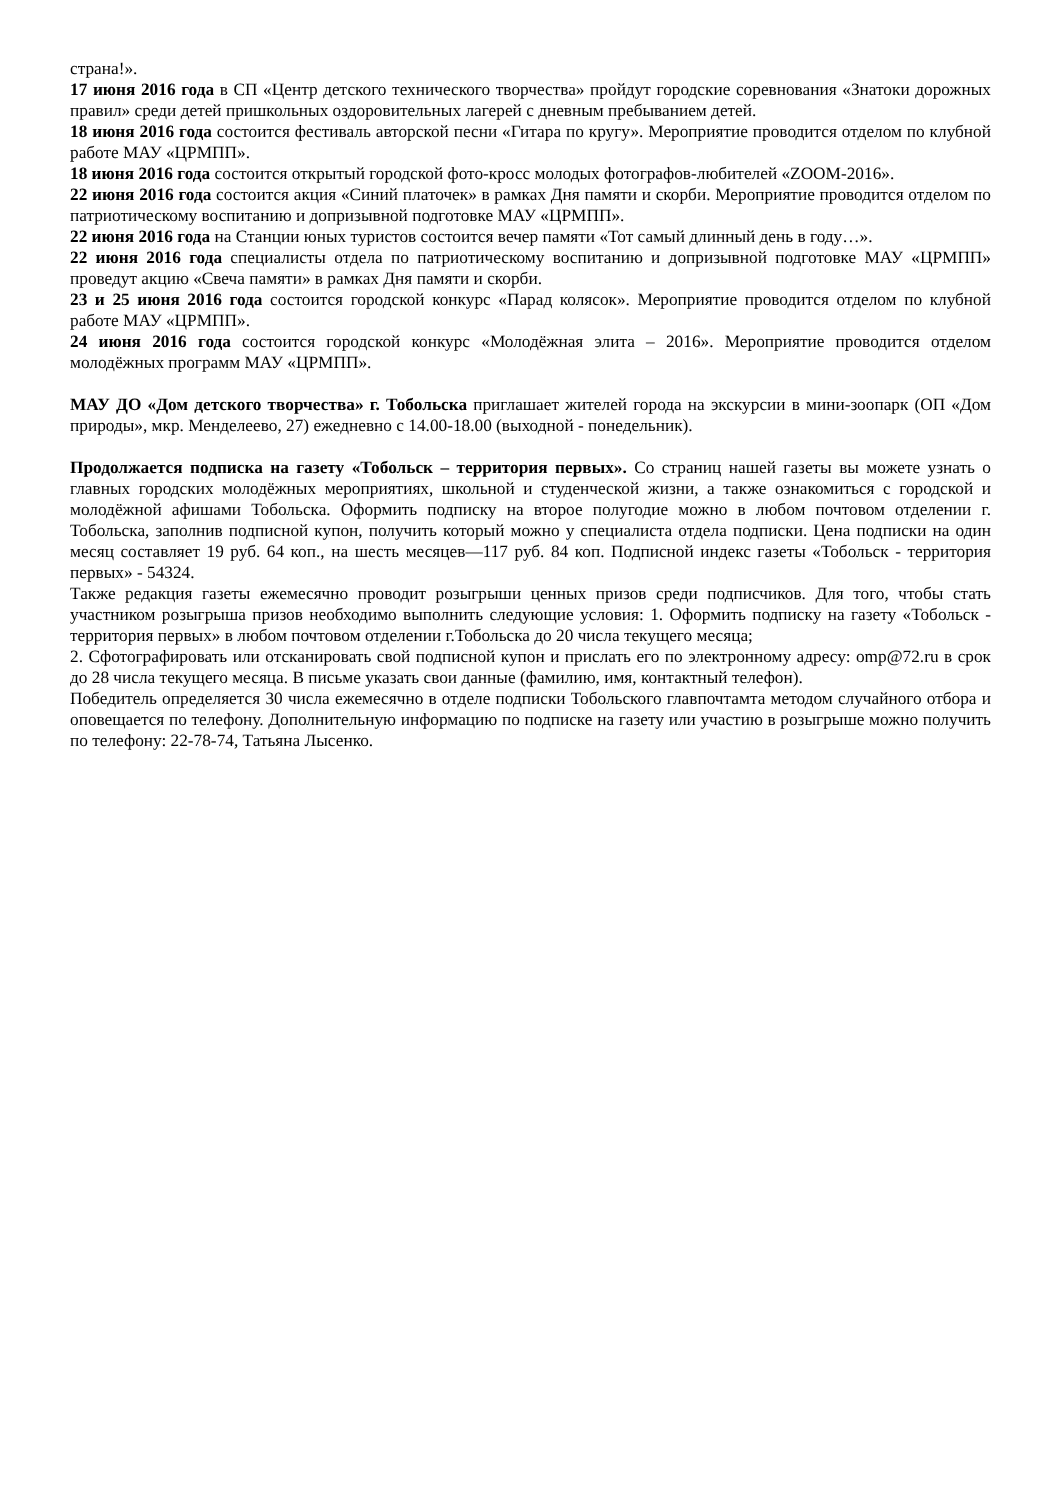страна!».
17 июня 2016 года в СП «Центр детского технического творчества» пройдут городские соревнования «Знатоки дорожных правил» среди детей пришкольных оздоровительных лагерей с дневным пребыванием детей.
18 июня 2016 года состоится фестиваль авторской песни «Гитара по кругу». Мероприятие проводится отделом по клубной работе МАУ «ЦРМПП».
18 июня 2016 года состоится открытый городской фото-кросс молодых фотографов-любителей «ZOOM-2016».
22 июня 2016 года состоится акция «Синий платочек» в рамках Дня памяти и скорби. Мероприятие проводится отделом по патриотическому воспитанию и допризывной подготовке МАУ «ЦРМПП».
22 июня 2016 года на Станции юных туристов состоится вечер памяти «Тот самый длинный день в году…».
22 июня 2016 года специалисты отдела по патриотическому воспитанию и допризывной подготовке МАУ «ЦРМПП» проведут акцию «Свеча памяти» в рамках Дня памяти и скорби.
23 и 25 июня 2016 года состоится городской конкурс «Парад колясок». Мероприятие проводится отделом по клубной работе МАУ «ЦРМПП».
24 июня 2016 года состоится городской конкурс «Молодёжная элита – 2016». Мероприятие проводится отделом молодёжных программ МАУ «ЦРМПП».
МАУ ДО «Дом детского творчества» г. Тобольска приглашает жителей города на экскурсии в мини-зоопарк (ОП «Дом природы», мкр. Менделеево, 27) ежедневно с 14.00-18.00 (выходной - понедельник).
Продолжается подписка на газету «Тобольск – территория первых». Со страниц нашей газеты вы можете узнать о главных городских молодёжных мероприятиях, школьной и студенческой жизни, а также ознакомиться с городской и молодёжной афишами Тобольска. Оформить подписку на второе полугодие можно в любом почтовом отделении г. Тобольска, заполнив подписной купон, получить который можно у специалиста отдела подписки. Цена подписки на один месяц составляет 19 руб. 64 коп., на шесть месяцев—117 руб. 84 коп. Подписной индекс газеты «Тобольск - территория первых» - 54324.
Также редакция газеты ежемесячно проводит розыгрыши ценных призов среди подписчиков. Для того, чтобы стать участником розыгрыша призов необходимо выполнить следующие условия: 1. Оформить подписку на газету «Тобольск - территория первых» в любом почтовом отделении г.Тобольска до 20 числа текущего месяца;
2. Сфотографировать или отсканировать свой подписной купон и прислать его по электронному адресу: omp@72.ru в срок до 28 числа текущего месяца. В письме указать свои данные (фамилию, имя, контактный телефон).
Победитель определяется 30 числа ежемесячно в отделе подписки Тобольского главпочтамта методом случайного отбора и оповещается по телефону. Дополнительную информацию по подписке на газету или участию в розыгрыше можно получить по телефону: 22-78-74, Татьяна Лысенко.